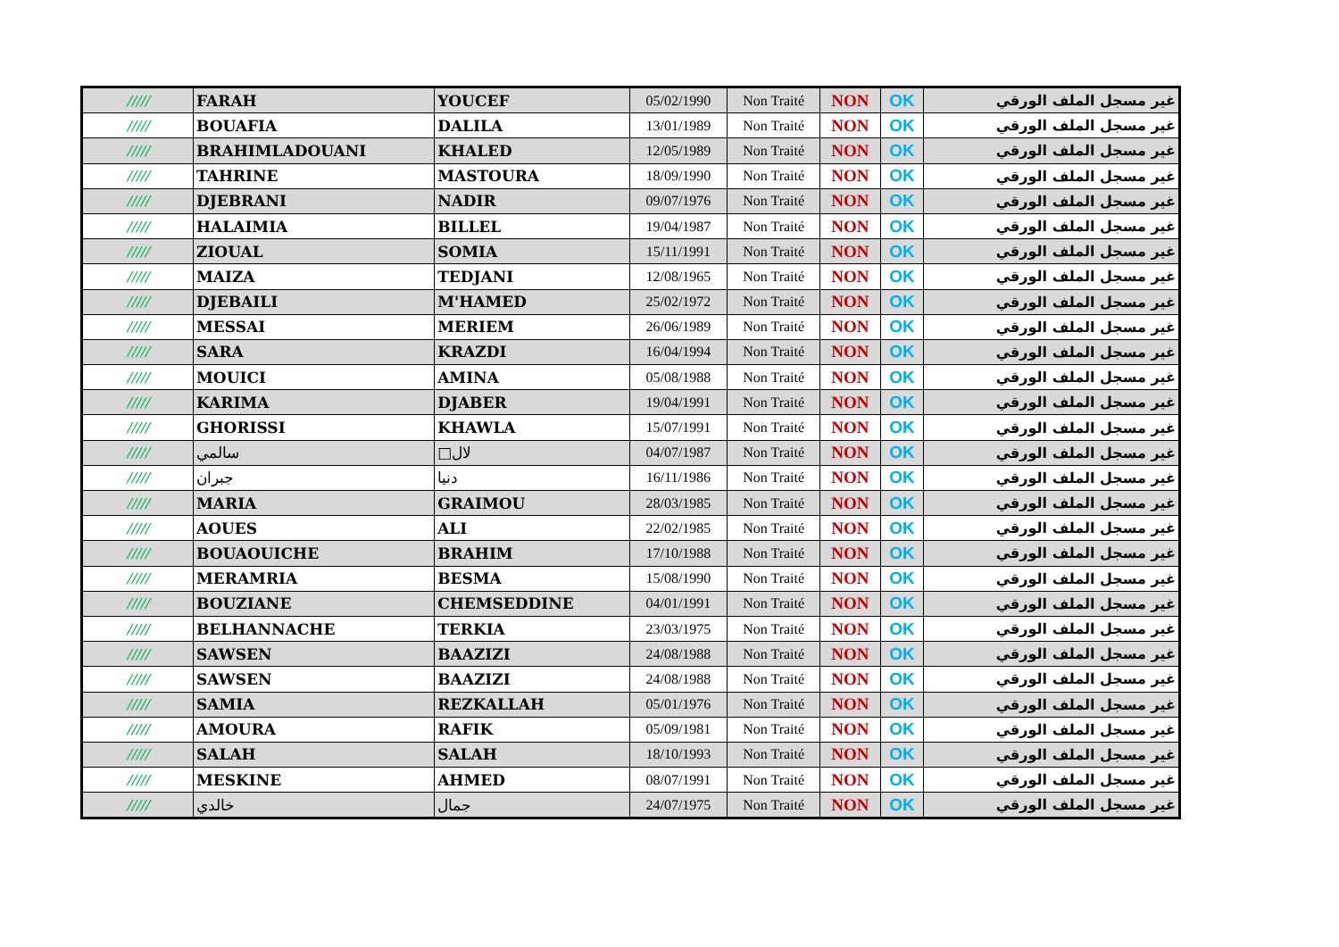| ///// | FARAH | YOUCEF | 05/02/1990 | Non Traité | NON | OK | غير مسجل الملف الورقي |
| ///// | BOUAFIA | DALILA | 13/01/1989 | Non Traité | NON | OK | غير مسجل الملف الورقي |
| ///// | BRAHIMLADOUANI | KHALED | 12/05/1989 | Non Traité | NON | OK | غير مسجل الملف الورقي |
| ///// | TAHRINE | MASTOURA | 18/09/1990 | Non Traité | NON | OK | غير مسجل الملف الورقي |
| ///// | DJEBRANI | NADIR | 09/07/1976 | Non Traité | NON | OK | غير مسجل الملف الورقي |
| ///// | HALAIMIA | BILLEL | 19/04/1987 | Non Traité | NON | OK | غير مسجل الملف الورقي |
| ///// | ZIOUAL | SOMIA | 15/11/1991 | Non Traité | NON | OK | غير مسجل الملف الورقي |
| ///// | MAIZA | TEDJANI | 12/08/1965 | Non Traité | NON | OK | غير مسجل الملف الورقي |
| ///// | DJEBAILI | M'HAMED | 25/02/1972 | Non Traité | NON | OK | غير مسجل الملف الورقي |
| ///// | MESSAI | MERIEM | 26/06/1989 | Non Traité | NON | OK | غير مسجل الملف الورقي |
| ///// | SARA | KRAZDI | 16/04/1994 | Non Traité | NON | OK | غير مسجل الملف الورقي |
| ///// | MOUICI | AMINA | 05/08/1988 | Non Traité | NON | OK | غير مسجل الملف الورقي |
| ///// | KARIMA | DJABER | 19/04/1991 | Non Traité | NON | OK | غير مسجل الملف الورقي |
| ///// | GHORISSI | KHAWLA | 15/07/1991 | Non Traité | NON | OK | غير مسجل الملف الورقي |
| ///// | سالمي | □لال | 04/07/1987 | Non Traité | NON | OK | غير مسجل الملف الورقي |
| ///// | جبران | دنيا | 16/11/1986 | Non Traité | NON | OK | غير مسجل الملف الورقي |
| ///// | MARIA | GRAIMOU | 28/03/1985 | Non Traité | NON | OK | غير مسجل الملف الورقي |
| ///// | AOUES | ALI | 22/02/1985 | Non Traité | NON | OK | غير مسجل الملف الورقي |
| ///// | BOUAOUICHE | BRAHIM | 17/10/1988 | Non Traité | NON | OK | غير مسجل الملف الورقي |
| ///// | MERAMRIA | BESMA | 15/08/1990 | Non Traité | NON | OK | غير مسجل الملف الورقي |
| ///// | BOUZIANE | CHEMSEDDINE | 04/01/1991 | Non Traité | NON | OK | غير مسجل الملف الورقي |
| ///// | BELHANNACHE | TERKIA | 23/03/1975 | Non Traité | NON | OK | غير مسجل الملف الورقي |
| ///// | SAWSEN | BAAZIZI | 24/08/1988 | Non Traité | NON | OK | غير مسجل الملف الورقي |
| ///// | SAWSEN | BAAZIZI | 24/08/1988 | Non Traité | NON | OK | غير مسجل الملف الورقي |
| ///// | SAMIA | REZKALLAH | 05/01/1976 | Non Traité | NON | OK | غير مسجل الملف الورقي |
| ///// | AMOURA | RAFIK | 05/09/1981 | Non Traité | NON | OK | غير مسجل الملف الورقي |
| ///// | SALAH | SALAH | 18/10/1993 | Non Traité | NON | OK | غير مسجل الملف الورقي |
| ///// | MESKINE | AHMED | 08/07/1991 | Non Traité | NON | OK | غير مسجل الملف الورقي |
| ///// | خالدي | جمال | 24/07/1975 | Non Traité | NON | OK | غير مسجل الملف الورقي |